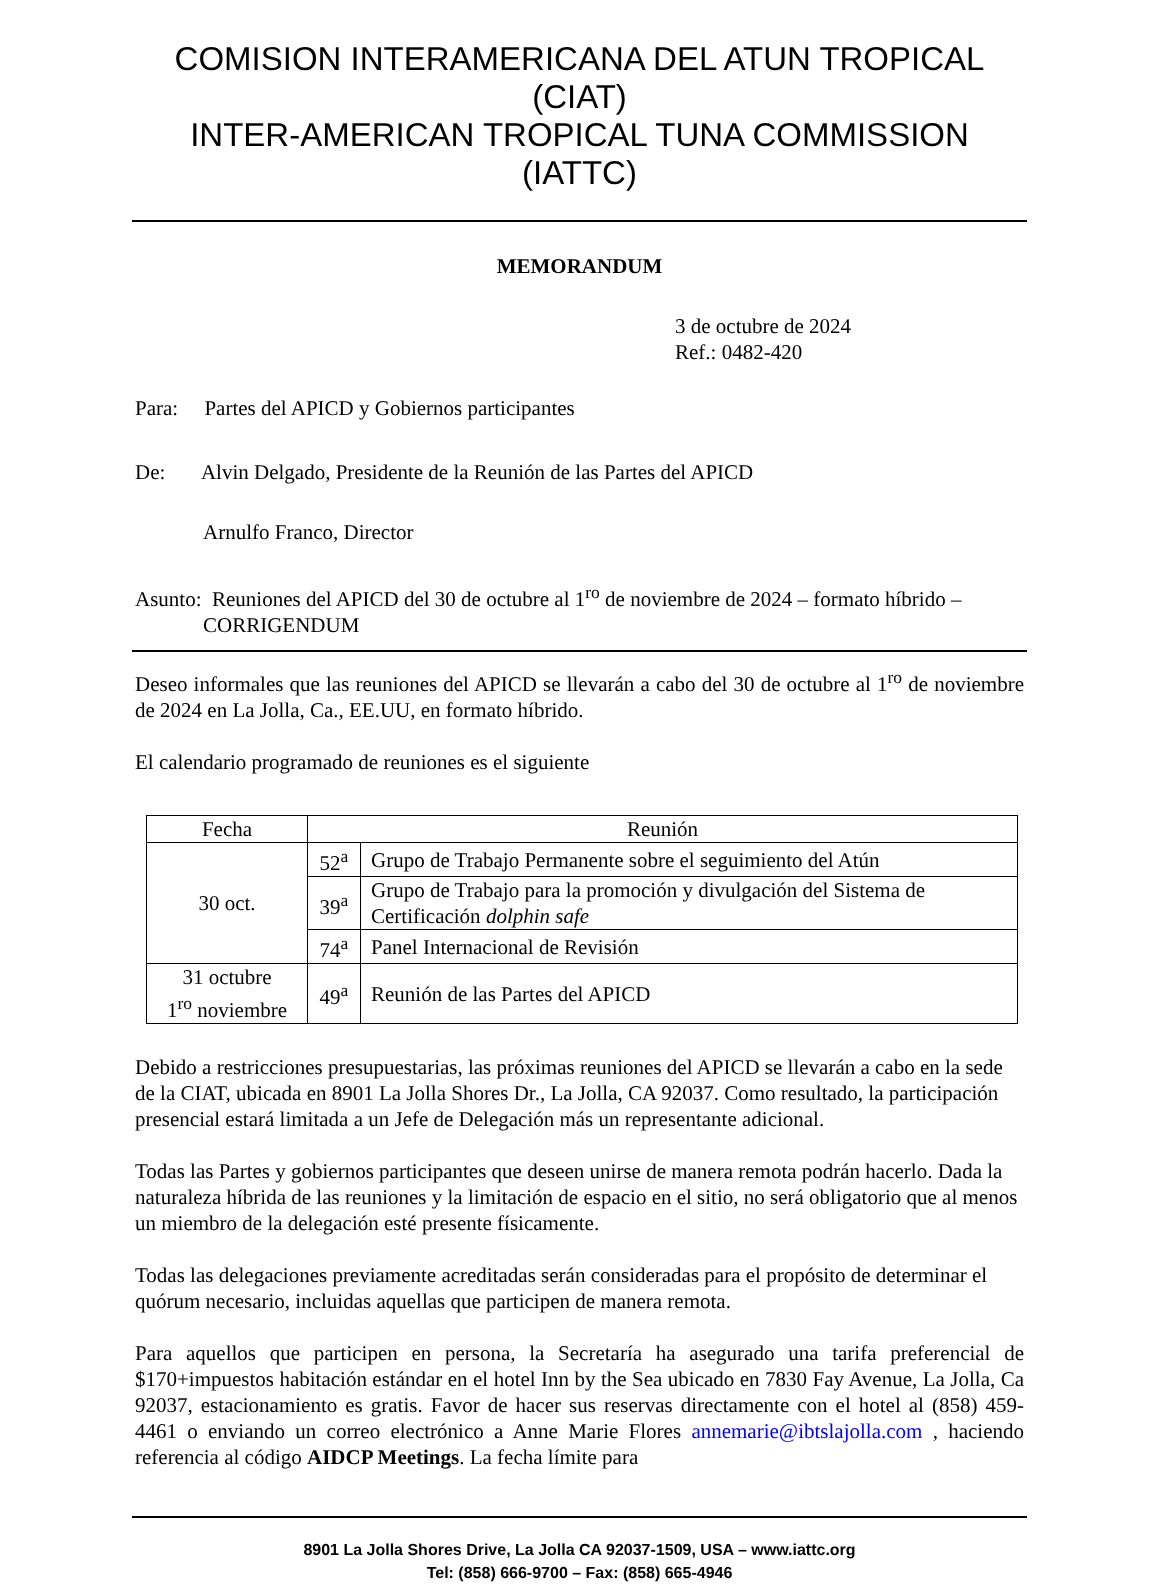COMISION INTERAMERICANA DEL ATUN TROPICAL (CIAT)
INTER-AMERICAN TROPICAL TUNA COMMISSION (IATTC)
MEMORANDUM
3 de octubre de 2024
Ref.: 0482-420
Para: Partes del APICD y Gobiernos participantes
De: Alvin Delgado, Presidente de la Reunión de las Partes del APICD
Arnulfo Franco, Director
Asunto: Reuniones del APICD del 30 de octubre al 1<sup>ro</sup> de noviembre de 2024 – formato híbrido – CORRIGENDUM
Deseo informales que las reuniones del APICD se llevarán a cabo del 30 de octubre al 1<sup>ro</sup> de noviembre de 2024 en La Jolla, Ca., EE.UU, en formato híbrido.
El calendario programado de reuniones es el siguiente
| Fecha | Reunión | |
| 30 oct. | 52<sup>a</sup> | Grupo de Trabajo Permanente sobre el seguimiento del Atún |
| | 39<sup>a</sup> | Grupo de Trabajo para la promoción y divulgación del Sistema de Certificación dolphin safe |
| | 74<sup>a</sup> | Panel Internacional de Revisión |
| 31 octubre 1<sup>ro</sup> noviembre | 49<sup>a</sup> | Reunión de las Partes del APICD |
Debido a restricciones presupuestarias, las próximas reuniones del APICD se llevarán a cabo en la sede de la CIAT, ubicada en 8901 La Jolla Shores Dr., La Jolla, CA 92037. Como resultado, la participación presencial estará limitada a un Jefe de Delegación más un representante adicional.
Todas las Partes y gobiernos participantes que deseen unirse de manera remota podrán hacerlo. Dada la naturaleza híbrida de las reuniones y la limitación de espacio en el sitio, no será obligatorio que al menos un miembro de la delegación esté presente físicamente.
Todas las delegaciones previamente acreditadas serán consideradas para el propósito de determinar el quórum necesario, incluidas aquellas que participen de manera remota.
Para aquellos que participen en persona, la Secretaría ha asegurado una tarifa preferencial de $170+impuestos habitación estándar en el hotel Inn by the Sea ubicado en 7830 Fay Avenue, La Jolla, Ca 92037, estacionamiento es gratis. Favor de hacer sus reservas directamente con el hotel al (858) 459-4461 o enviando un correo electrónico a Anne Marie Flores annemarie@ibtslajolla.com , haciendo referencia al código AIDCP Meetings. La fecha límite para
8901 La Jolla Shores Drive, La Jolla CA 92037-1509, USA – www.iattc.org
Tel: (858) 666-9700 – Fax: (858) 665-4946